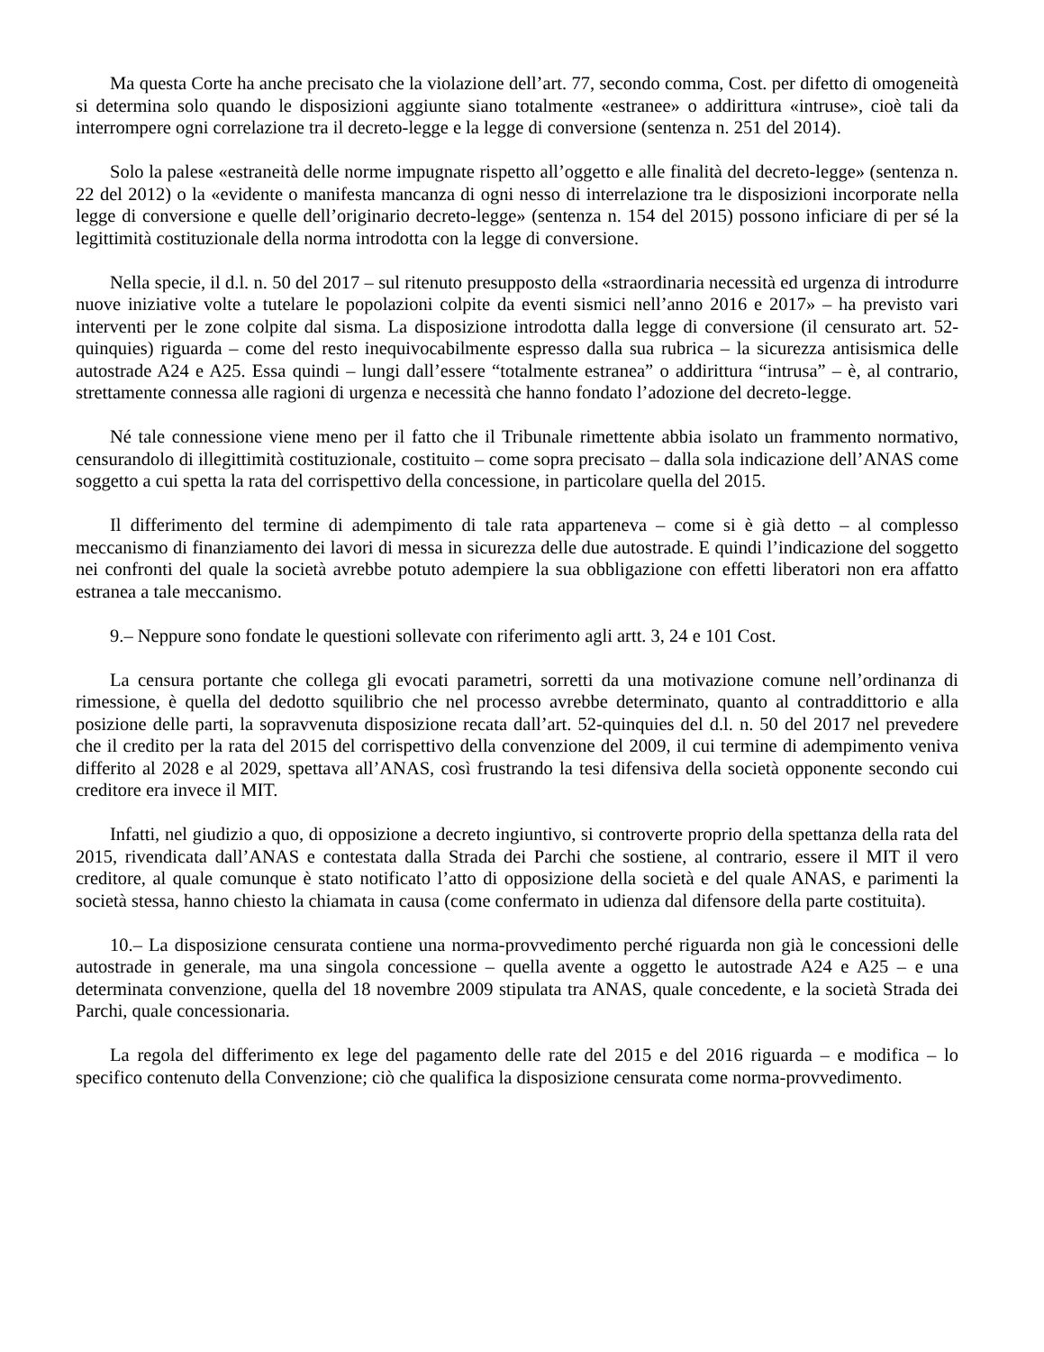Ma questa Corte ha anche precisato che la violazione dell’art. 77, secondo comma, Cost. per difetto di omogeneità si determina solo quando le disposizioni aggiunte siano totalmente «estranee» o addirittura «intruse», cioè tali da interrompere ogni correlazione tra il decreto-legge e la legge di conversione (sentenza n. 251 del 2014).
Solo la palese «estraneità delle norme impugnate rispetto all’oggetto e alle finalità del decreto-legge» (sentenza n. 22 del 2012) o la «evidente o manifesta mancanza di ogni nesso di interrelazione tra le disposizioni incorporate nella legge di conversione e quelle dell’originario decreto-legge» (sentenza n. 154 del 2015) possono inficiare di per sé la legittimità costituzionale della norma introdotta con la legge di conversione.
Nella specie, il d.l. n. 50 del 2017 – sul ritenuto presupposto della «straordinaria necessità ed urgenza di introdurre nuove iniziative volte a tutelare le popolazioni colpite da eventi sismici nell’anno 2016 e 2017» – ha previsto vari interventi per le zone colpite dal sisma. La disposizione introdotta dalla legge di conversione (il censurato art. 52-quinquies) riguarda – come del resto inequivocabilmente espresso dalla sua rubrica – la sicurezza antisismica delle autostrade A24 e A25. Essa quindi – lungi dall’essere “totalmente estranea” o addirittura “intrusa” – è, al contrario, strettamente connessa alle ragioni di urgenza e necessità che hanno fondato l’adozione del decreto-legge.
Né tale connessione viene meno per il fatto che il Tribunale rimettente abbia isolato un frammento normativo, censurandolo di illegittimità costituzionale, costituito – come sopra precisato – dalla sola indicazione dell’ANAS come soggetto a cui spetta la rata del corrispettivo della concessione, in particolare quella del 2015.
Il differimento del termine di adempimento di tale rata apparteneva – come si è già detto – al complesso meccanismo di finanziamento dei lavori di messa in sicurezza delle due autostrade. E quindi l’indicazione del soggetto nei confronti del quale la società avrebbe potuto adempiere la sua obbligazione con effetti liberatori non era affatto estranea a tale meccanismo.
9.– Neppure sono fondate le questioni sollevate con riferimento agli artt. 3, 24 e 101 Cost.
La censura portante che collega gli evocati parametri, sorretti da una motivazione comune nell’ordinanza di rimessione, è quella del dedotto squilibrio che nel processo avrebbe determinato, quanto al contraddittorio e alla posizione delle parti, la sopravvenuta disposizione recata dall’art. 52-quinquies del d.l. n. 50 del 2017 nel prevedere che il credito per la rata del 2015 del corrispettivo della convenzione del 2009, il cui termine di adempimento veniva differito al 2028 e al 2029, spettava all’ANAS, così frustrando la tesi difensiva della società opponente secondo cui creditore era invece il MIT.
Infatti, nel giudizio a quo, di opposizione a decreto ingiuntivo, si controverte proprio della spettanza della rata del 2015, rivendicata dall’ANAS e contestata dalla Strada dei Parchi che sostiene, al contrario, essere il MIT il vero creditore, al quale comunque è stato notificato l’atto di opposizione della società e del quale ANAS, e parimenti la società stessa, hanno chiesto la chiamata in causa (come confermato in udienza dal difensore della parte costituita).
10.– La disposizione censurata contiene una norma-provvedimento perché riguarda non già le concessioni delle autostrade in generale, ma una singola concessione – quella avente a oggetto le autostrade A24 e A25 – e una determinata convenzione, quella del 18 novembre 2009 stipulata tra ANAS, quale concedente, e la società Strada dei Parchi, quale concessionaria.
La regola del differimento ex lege del pagamento delle rate del 2015 e del 2016 riguarda – e modifica – lo specifico contenuto della Convenzione; ciò che qualifica la disposizione censurata come norma-provvedimento.